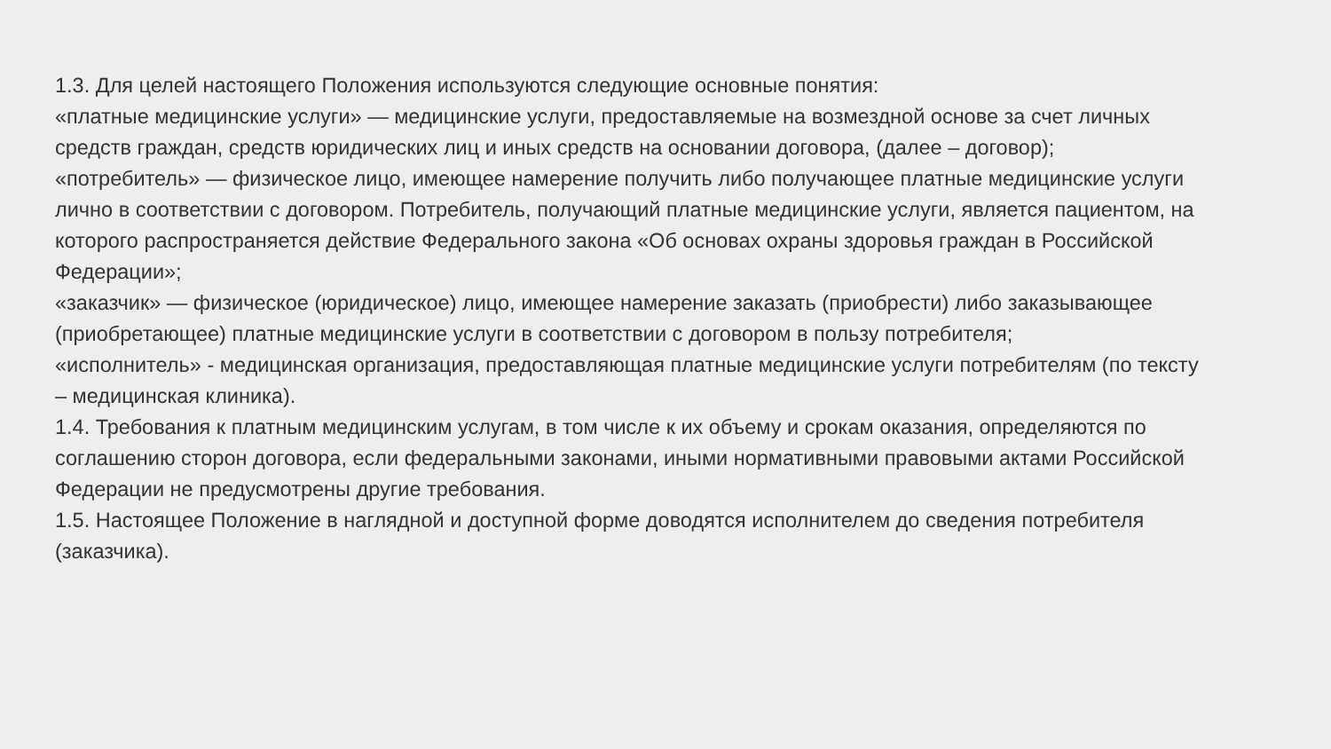1.3. Для целей настоящего Положения используются следующие основные понятия:
«платные медицинские услуги» — медицинские услуги, предоставляемые на возмездной основе за счет личных средств граждан, средств юридических лиц и иных средств на основании договора, (далее – договор);
«потребитель» — физическое лицо, имеющее намерение получить либо получающее платные медицинские услуги лично в соответствии с договором. Потребитель, получающий платные медицинские услуги, является пациентом, на которого распространяется действие Федерального закона «Об основах охраны здоровья граждан в Российской Федерации»;
«заказчик» — физическое (юридическое) лицо, имеющее намерение заказать (приобрести) либо заказывающее (приобретающее) платные медицинские услуги в соответствии с договором в пользу потребителя;
«исполнитель» - медицинская организация, предоставляющая платные медицинские услуги потребителям (по тексту – медицинская клиника).
1.4. Требования к платным медицинским услугам, в том числе к их объему и срокам оказания, определяются по соглашению сторон договора, если федеральными законами, иными нормативными правовыми актами Российской Федерации не предусмотрены другие требования.
1.5. Настоящее Положение в наглядной и доступной форме доводятся исполнителем до сведения потребителя (заказчика).